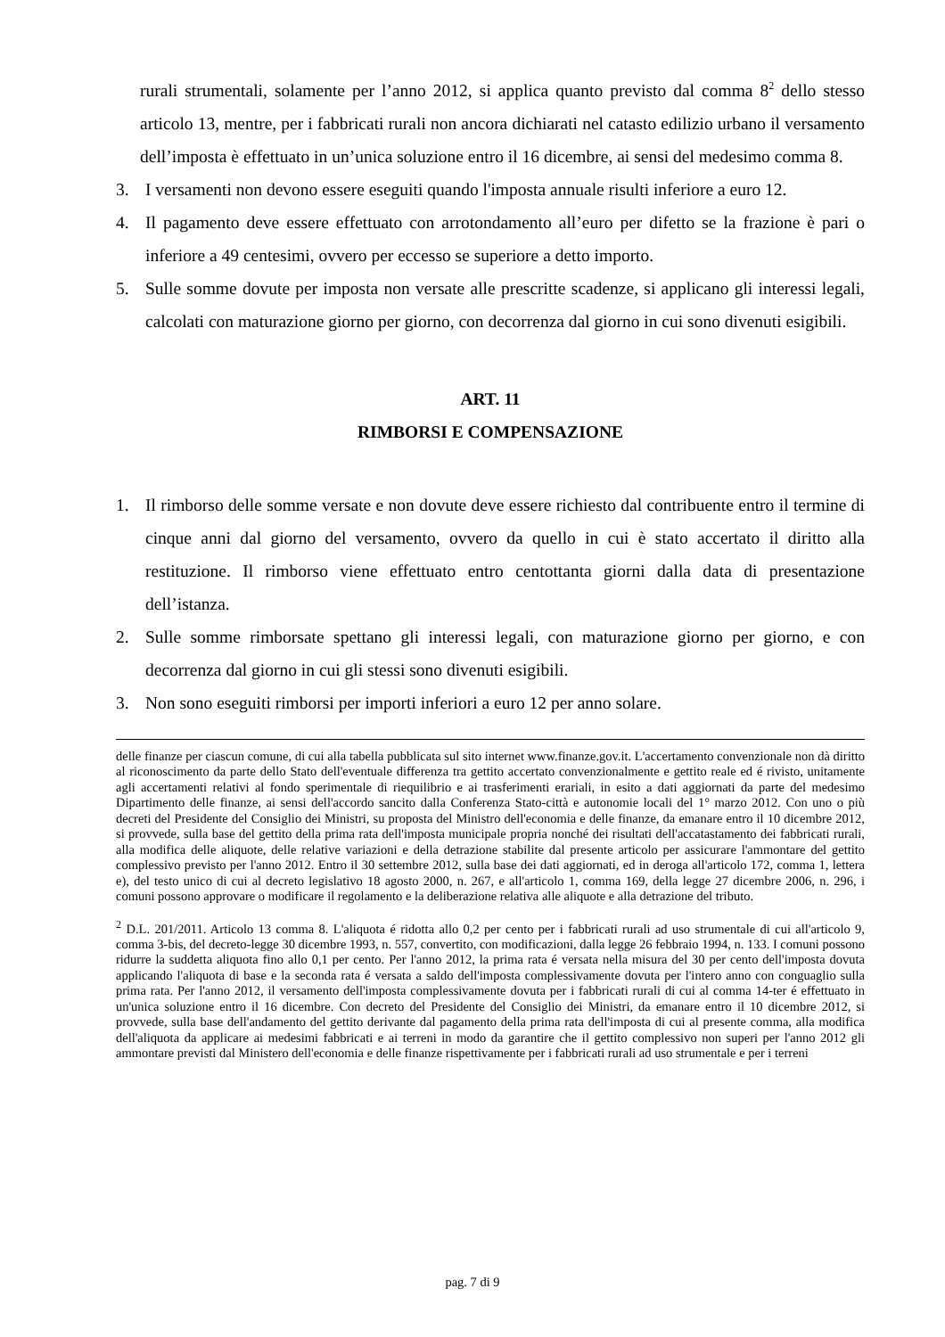rurali strumentali, solamente per l’anno 2012, si applica quanto previsto dal comma 8<sup>2</sup> dello stesso articolo 13, mentre, per i fabbricati rurali non ancora dichiarati nel catasto edilizio urbano il versamento dell’imposta è effettuato in un’unica soluzione entro il 16 dicembre, ai sensi del medesimo comma 8.
3. I versamenti non devono essere eseguiti quando l'imposta annuale risulti inferiore a euro 12.
4. Il pagamento deve essere effettuato con arrotondamento all’euro per difetto se la frazione è pari o inferiore a 49 centesimi, ovvero per eccesso se superiore a detto importo.
5. Sulle somme dovute per imposta non versate alle prescritte scadenze, si applicano gli interessi legali, calcolati con maturazione giorno per giorno, con decorrenza dal giorno in cui sono divenuti esigibili.
ART. 11
RIMBORSI E COMPENSAZIONE
1. Il rimborso delle somme versate e non dovute deve essere richiesto dal contribuente entro il termine di cinque anni dal giorno del versamento, ovvero da quello in cui è stato accertato il diritto alla restituzione. Il rimborso viene effettuato entro centottanta giorni dalla data di presentazione dell’istanza.
2. Sulle somme rimborsate spettano gli interessi legali, con maturazione giorno per giorno, e con decorrenza dal giorno in cui gli stessi sono divenuti esigibili.
3. Non sono eseguiti rimborsi per importi inferiori a euro 12 per anno solare.
delle finanze per ciascun comune, di cui alla tabella pubblicata sul sito internet www.finanze.gov.it. L'accertamento convenzionale non dà diritto al riconoscimento da parte dello Stato dell'eventuale differenza tra gettito accertato convenzionalmente e gettito reale ed é rivisto, unitamente agli accertamenti relativi al fondo sperimentale di riequilibrio e ai trasferimenti erariali, in esito a dati aggiornati da parte del medesimo Dipartimento delle finanze, ai sensi dell'accordo sancito dalla Conferenza Stato-città e autonomie locali del 1° marzo 2012. Con uno o più decreti del Presidente del Consiglio dei Ministri, su proposta del Ministro dell'economia e delle finanze, da emanare entro il 10 dicembre 2012, si provvede, sulla base del gettito della prima rata dell'imposta municipale propria nonché dei risultati dell'accatastamento dei fabbricati rurali, alla modifica delle aliquote, delle relative variazioni e della detrazione stabilite dal presente articolo per assicurare l'ammontare del gettito complessivo previsto per l'anno 2012. Entro il 30 settembre 2012, sulla base dei dati aggiornati, ed in deroga all'articolo 172, comma 1, lettera e), del testo unico di cui al decreto legislativo 18 agosto 2000, n. 267, e all'articolo 1, comma 169, della legge 27 dicembre 2006, n. 296, i comuni possono approvare o modificare il regolamento e la deliberazione relativa alle aliquote e alla detrazione del tributo.
<sup>2</sup> D.L. 201/2011. Articolo 13 comma 8. L'aliquota é ridotta allo 0,2 per cento per i fabbricati rurali ad uso strumentale di cui all'articolo 9, comma 3-bis, del decreto-legge 30 dicembre 1993, n. 557, convertito, con modificazioni, dalla legge 26 febbraio 1994, n. 133. I comuni possono ridurre la suddetta aliquota fino allo 0,1 per cento. Per l'anno 2012, la prima rata é versata nella misura del 30 per cento dell'imposta dovuta applicando l'aliquota di base e la seconda rata é versata a saldo dell'imposta complessivamente dovuta per l'intero anno con conguaglio sulla prima rata. Per l'anno 2012, il versamento dell'imposta complessivamente dovuta per i fabbricati rurali di cui al comma 14-ter é effettuato in un'unica soluzione entro il 16 dicembre. Con decreto del Presidente del Consiglio dei Ministri, da emanare entro il 10 dicembre 2012, si provvede, sulla base dell'andamento del gettito derivante dal pagamento della prima rata dell'imposta di cui al presente comma, alla modifica dell'aliquota da applicare ai medesimi fabbricati e ai terreni in modo da garantire che il gettito complessivo non superi per l'anno 2012 gli ammontare previsti dal Ministero dell'economia e delle finanze rispettivamente per i fabbricati rurali ad uso strumentale e per i terreni
pag. 7 di 9